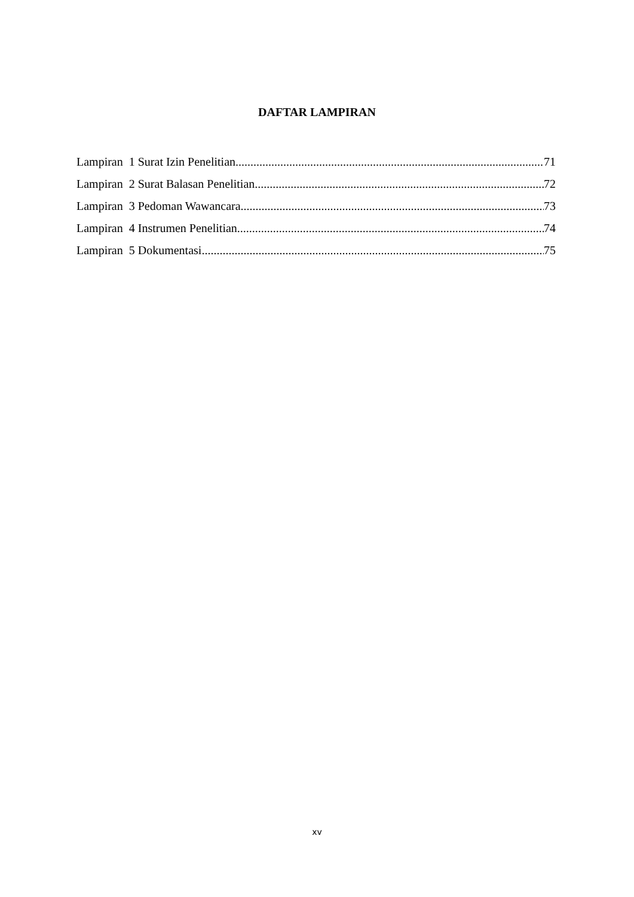DAFTAR LAMPIRAN
Lampiran 1 Surat Izin Penelitian 71
Lampiran 2 Surat Balasan Penelitian 72
Lampiran 3 Pedoman Wawancara 73
Lampiran 4 Instrumen Penelitian 74
Lampiran 5 Dokumentasi 75
xv